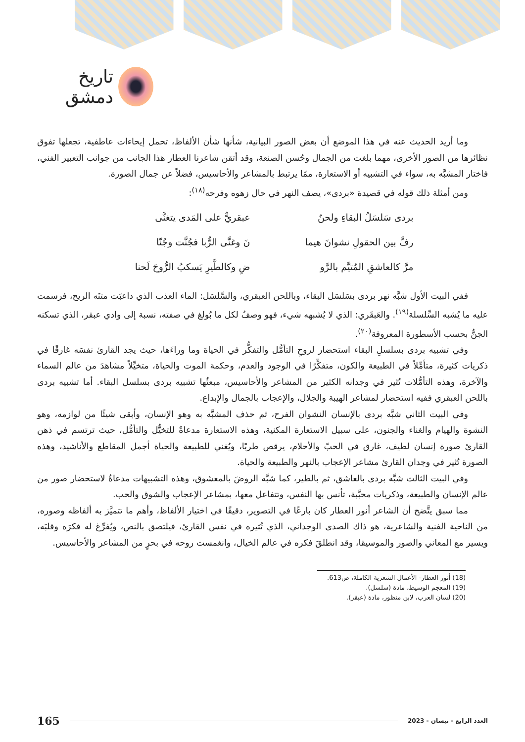تاريخ دمشق
وما أريد الحديث عنه في هذا الموضع أن بعض الصور البيانية، شأنها شأن الألفاظ، تحمل إيحاءات عاطفية، تجعلها تفوق نظائرها من الصور الأخرى، مهما بلغت من الجمال وحُسن الصنعة، وقد أتقن شاعرنا العطار هذا الجانب من جوانب التعبير الفني، فاختار المشبَّه به، سواء في التشبيه أو الاستعارة، ممّا يرتبط بالمشاعر والأحاسيس، فضلاً عن جمال الصورة.
ومن أمثلة ذلك قوله في قصيدة «بردى»، يصف النهر في حال زهوه وفرحه<sup>(١٨)</sup>:
بردى سَلسَلُ البقاءِ ولحنٌ
رفَّ بين الحقولِ نشوانَ هيما
مرَّ كالعاشقِ المُتيَّم بالرَّو
عبقريٌّ على المَدى يتغنَّى
نَ وغنَّى الرُّبا فجُنَّت وجُنّا
ضِ وكالطَّيرِ يَسكبُ الرُّوحَ لَحنا
ففي البيت الأول شبَّه نهر بردى بسَلسَل البقاء، وباللحن العبقري، والسَّلسَل: الماء العذب الذي داعبَت متنَه الريح، فرسمت عليه ما يُشبه السِّلسلة<sup>(١٩)</sup>. والعَبقَري: الذي لا يُشبهه شيء، فهو وصفٌ لكل ما بُولغ في صفته، نسبة إلى وادي عبقر، الذي تسكنه الجنُّ بحسب الأسطورة المعروفة<sup>(٢٠)</sup>.
وفي تشبيه بردى بسلسلِ البقاء استحضار لروحِ التأمُّل والتفكُّر في الحياة وما وراءَها، حيث يجد القارئ نفسَه غارقًا في ذكريات كثيرة، متأمِّلاً في الطبيعة والكون، متفكِّرًا في الوجود والعدم، وحكمة الموت والحياة، متخيِّلاً مشاهدَ من عالم السماء والآخرة، وهذه التأمُّلات تُثير في وجدانه الكثير من المشاعر والأحاسيس، مبعثُها تشبيه بردى بسلسل البقاء. أما تشبيه بردى باللحن العبقري ففيه استحضار لمشاعر الهيبة والجلال، والإعجاب بالجمال والإبداع.
وفي البيت الثاني شبَّه بردى بالإنسان النشوان الفرح، ثم حذف المشبَّه به وهو الإنسان، وأبقى شيئًا من لوازمه، وهو النشوة والهيام والغناء والجنون، على سبيل الاستعارة المكنية، وهذه الاستعارة مدعاةٌ للتخيُّل والتأمُّل، حيث ترتسم في ذهن القارئ صورة إنسان لطيف، غارق في الحبّ والأحلام، يرقص طربًا، ويُغني للطبيعة والحياة أجمل المقاطع والأناشيد، وهذه الصورة تُثير في وجدان القارئ مشاعر الإعجاب بالنهر والطبيعة والحياة.
وفي البيت الثالث شبَّه بردى بالعاشق، ثم بالطير، كما شبَّه الروضَ بالمعشوق، وهذه التشبيهات مدعاةٌ لاستحضار صور من عالم الإنسان والطبيعة، وذكريات محبَّبة، تأنس بها النفس، وتتفاعل معها، بمشاعر الإعجاب والشوق والحب.
مما سبق يتَّضح أن الشاعر أنور العطار كان بارعًا في التصوير، دقيقًا في اختيار الألفاظ، وأهم ما تتميَّز به ألفاظه وصوره، من الناحية الفنية والشاعرية، هو ذاك الصدى الوجداني، الذي تُثيره في نفس القارئ، فيلتصق بالنص، ويُفرِّغ له فكرَه وقلبَه، ويسير مع المعاني والصور والموسيقا، وقد انطلقَ فكره في عالم الخيال، وانغمست روحه في بحرٍ من المشاعر والأحاسيس.
(18) أنور العطار- الأعمال الشعرية الكاملة، ص613.
(19) المعجم الوسيط، مادة (سلسل).
(20) لسان العرب، لابن منظور، مادة (عبقر).
165 العدد الرابع - نيسان - 2023